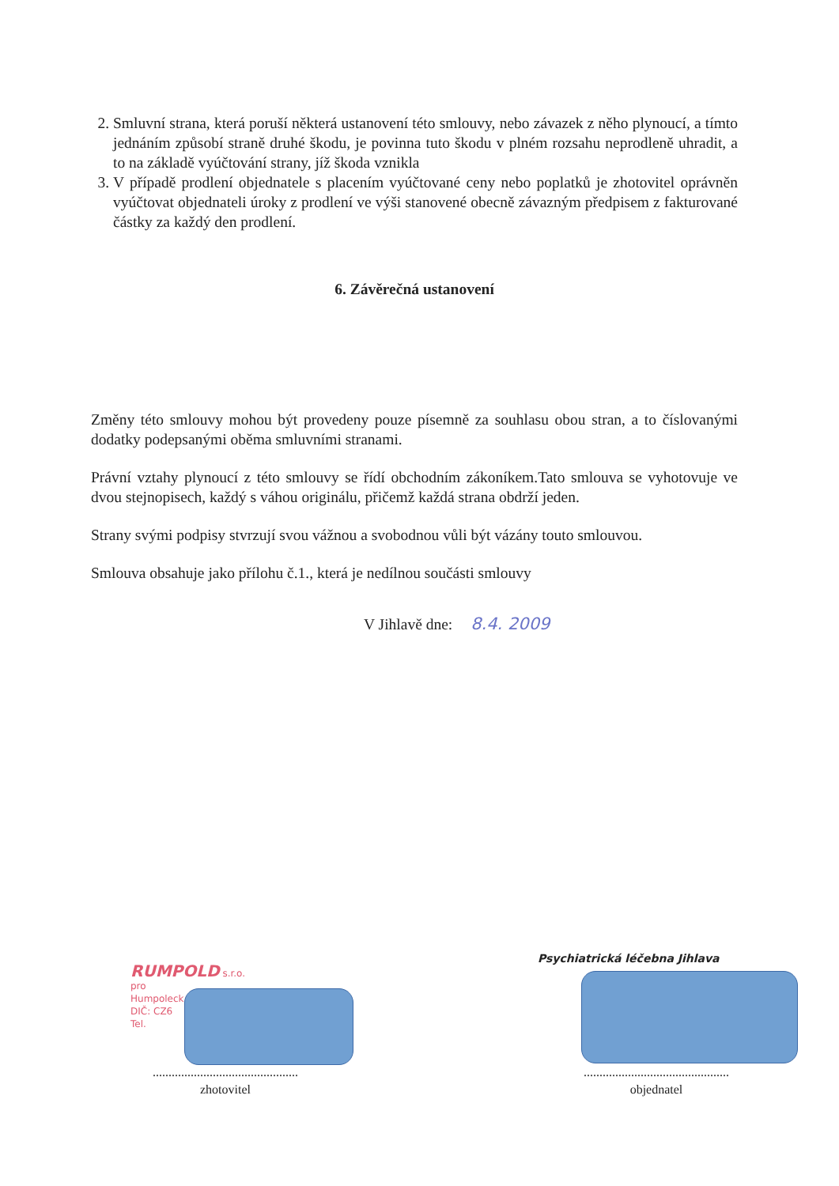2. Smluvní strana, která poruší některá ustanovení této smlouvy, nebo závazek z něho plynoucí, a tímto jednáním způsobí straně druhé škodu, je povinna tuto škodu v plném rozsahu neprodleně uhradit, a to na základě vyúčtování strany, jíž škoda vznikla
3. V případě prodlení objednatele s placením vyúčtované ceny nebo poplatků je zhotovitel oprávněn vyúčtovat objednateli úroky z prodlení ve výši stanovené obecně závazným předpisem z fakturované částky za každý den prodlení.
6. Závěrečná ustanovení
Změny této smlouvy mohou být provedeny pouze písemně za souhlasu obou stran, a to číslovanými dodatky podepsanými oběma smluvními stranami.
Právní vztahy plynoucí z této smlouvy se řídí obchodním zákoníkem.Tato smlouva se vyhotovuje ve dvou stejnopisech, každý s váhou originálu, přičemž každá strana obdrží jeden.
Strany svými podpisy stvrzují svou vážnou a svobodnou vůli být vázány touto smlouvou.
Smlouva obsahuje jako přílohu č.1., která je nedílnou součásti smlouvy
V Jihlavě dne: 8.4. 2009
RUMPOLD s.r.o.
pro
Humpoleck
DIČ: CZ6
Tel.
..............................................
zhotovitel
Psychiatrická léčebna Jihlava
..............................................
objednatel